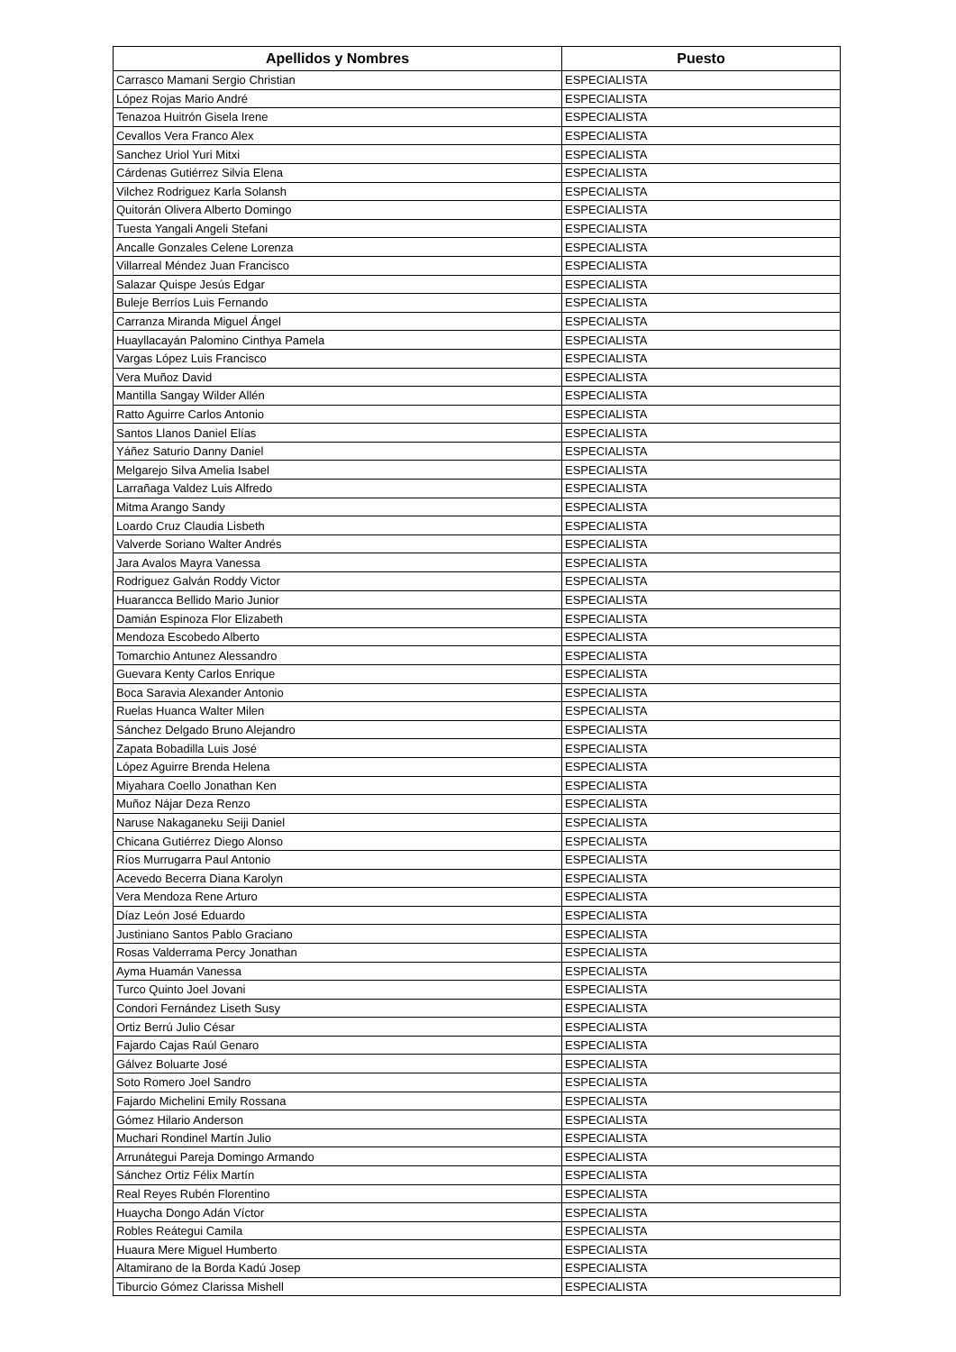| Apellidos y Nombres | Puesto |
| --- | --- |
| Carrasco Mamani Sergio Christian | ESPECIALISTA |
| López Rojas Mario André | ESPECIALISTA |
| Tenazoa Huitrón Gisela Irene | ESPECIALISTA |
| Cevallos Vera Franco Alex | ESPECIALISTA |
| Sanchez Uriol Yuri Mitxi | ESPECIALISTA |
| Cárdenas Gutiérrez Silvia Elena | ESPECIALISTA |
| Vilchez Rodriguez Karla Solansh | ESPECIALISTA |
| Quitorán Olivera Alberto Domingo | ESPECIALISTA |
| Tuesta Yangali Angeli Stefani | ESPECIALISTA |
| Ancalle Gonzales Celene Lorenza | ESPECIALISTA |
| Villarreal Méndez Juan Francisco | ESPECIALISTA |
| Salazar Quispe Jesús Edgar | ESPECIALISTA |
| Buleje Berríos Luis Fernando | ESPECIALISTA |
| Carranza Miranda Miguel Ángel | ESPECIALISTA |
| Huayllacayán Palomino Cinthya Pamela | ESPECIALISTA |
| Vargas López Luis Francisco | ESPECIALISTA |
| Vera Muñoz David | ESPECIALISTA |
| Mantilla Sangay Wilder Allén | ESPECIALISTA |
| Ratto Aguirre Carlos Antonio | ESPECIALISTA |
| Santos Llanos Daniel Elías | ESPECIALISTA |
| Yáñez Saturio Danny Daniel | ESPECIALISTA |
| Melgarejo Silva Amelia Isabel | ESPECIALISTA |
| Larrañaga Valdez Luis Alfredo | ESPECIALISTA |
| Mitma Arango Sandy | ESPECIALISTA |
| Loardo Cruz Claudia Lisbeth | ESPECIALISTA |
| Valverde Soriano Walter Andrés | ESPECIALISTA |
| Jara Avalos Mayra Vanessa | ESPECIALISTA |
| Rodriguez Galván Roddy Victor | ESPECIALISTA |
| Huarancca Bellido Mario Junior | ESPECIALISTA |
| Damián Espinoza Flor Elizabeth | ESPECIALISTA |
| Mendoza Escobedo Alberto | ESPECIALISTA |
| Tomarchio Antunez Alessandro | ESPECIALISTA |
| Guevara Kenty Carlos Enrique | ESPECIALISTA |
| Boca Saravia Alexander Antonio | ESPECIALISTA |
| Ruelas Huanca Walter Milen | ESPECIALISTA |
| Sánchez Delgado Bruno Alejandro | ESPECIALISTA |
| Zapata Bobadilla Luis José | ESPECIALISTA |
| López Aguirre Brenda Helena | ESPECIALISTA |
| Miyahara Coello Jonathan Ken | ESPECIALISTA |
| Muñoz Nájar Deza Renzo | ESPECIALISTA |
| Naruse Nakaganeku Seiji Daniel | ESPECIALISTA |
| Chicana Gutiérrez Diego Alonso | ESPECIALISTA |
| Ríos Murrugarra Paul Antonio | ESPECIALISTA |
| Acevedo Becerra Diana Karolyn | ESPECIALISTA |
| Vera Mendoza Rene Arturo | ESPECIALISTA |
| Díaz León José Eduardo | ESPECIALISTA |
| Justiniano Santos Pablo Graciano | ESPECIALISTA |
| Rosas Valderrama Percy Jonathan | ESPECIALISTA |
| Ayma Huamán Vanessa | ESPECIALISTA |
| Turco Quinto Joel Jovani | ESPECIALISTA |
| Condori Fernández Liseth Susy | ESPECIALISTA |
| Ortiz Berrú Julio César | ESPECIALISTA |
| Fajardo Cajas Raúl Genaro | ESPECIALISTA |
| Gálvez Boluarte José | ESPECIALISTA |
| Soto Romero Joel Sandro | ESPECIALISTA |
| Fajardo Michelini Emily Rossana | ESPECIALISTA |
| Gómez Hilario Anderson | ESPECIALISTA |
| Muchari Rondinel Martín Julio | ESPECIALISTA |
| Arrunátegui Pareja Domingo Armando | ESPECIALISTA |
| Sánchez Ortiz Félix Martín | ESPECIALISTA |
| Real Reyes Rubén Florentino | ESPECIALISTA |
| Huaycha Dongo Adán Víctor | ESPECIALISTA |
| Robles Reátegui Camila | ESPECIALISTA |
| Huaura Mere Miguel Humberto | ESPECIALISTA |
| Altamirano de la Borda Kadú Josep | ESPECIALISTA |
| Tiburcio Gómez Clarissa Mishell | ESPECIALISTA |